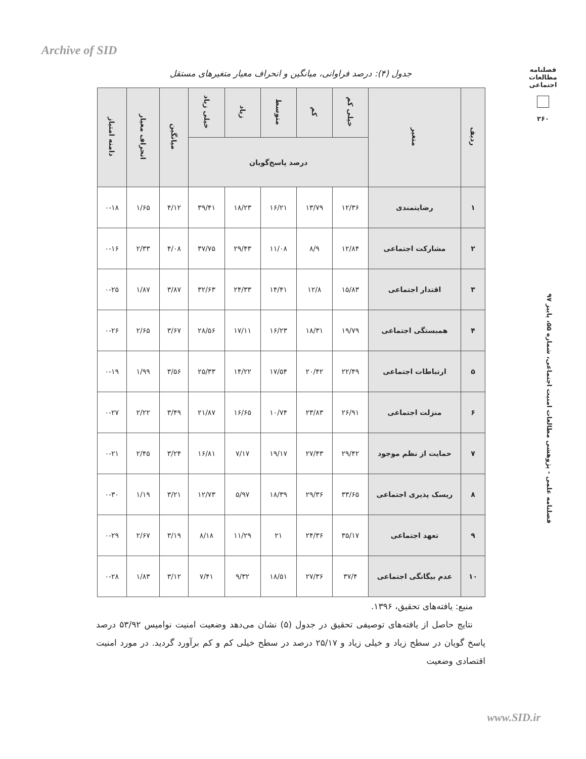Archive of SID
فصلنامه مطالعات اجتماعی
۲۶۰
فصلنامه علمی - پژوهشی مطالعات امنیت اجتماعی، شماره ۵۵، پاییز ۹۷
جدول (۴): درصد فراوانی، میانگین و انحراف معیار متغیرهای مستقل
| ردیف | متغیر | خیلی کم | کم | متوسط | زیاد | خیلی زیاد | میانگین | انحراف معیار | دامنه امتیاز |
| --- | --- | --- | --- | --- | --- | --- | --- | --- | --- |
| | | درصد پاسخ‌گویان | | | | | | | |
| ۱ | رضایتمندی | ۱۲/۳۶ | ۱۳/۷۹ | ۱۶/۲۱ | ۱۸/۲۳ | ۳۹/۴۱ | ۴/۱۲ | ۱/۶۵ | ۰-۱۸ |
| ۲ | مشارکت اجتماعی | ۱۲/۸۴ | ۸/۹ | ۱۱/۰۸ | ۲۹/۴۳ | ۳۷/۷۵ | ۴/۰۸ | ۲/۳۳ | ۰-۱۶ |
| ۳ | اقتدار اجتماعی | ۱۵/۸۳ | ۱۲/۸ | ۱۴/۴۱ | ۲۴/۳۳ | ۳۲/۶۳ | ۳/۸۷ | ۱/۸۷ | ۰-۲۵ |
| ۴ | همبستگی اجتماعی | ۱۹/۷۹ | ۱۸/۳۱ | ۱۶/۲۳ | ۱۷/۱۱ | ۲۸/۵۶ | ۳/۶۷ | ۲/۶۵ | ۰-۲۶ |
| ۵ | ارتباطات اجتماعی | ۲۲/۴۹ | ۲۰/۴۲ | ۱۷/۵۴ | ۱۴/۲۲ | ۲۵/۳۳ | ۳/۵۶ | ۱/۹۹ | ۰-۱۹ |
| ۶ | منزلت اجتماعی | ۲۶/۹۱ | ۲۳/۸۳ | ۱۰/۷۴ | ۱۶/۶۵ | ۲۱/۸۷ | ۳/۴۹ | ۲/۲۲ | ۰-۲۷ |
| ۷ | حمایت از نظم موجود | ۲۹/۴۲ | ۲۷/۴۳ | ۱۹/۱۷ | ۷/۱۷ | ۱۶/۸۱ | ۳/۲۴ | ۲/۴۵ | ۰-۲۱ |
| ۸ | ریسک پذیری اجتماعی | ۳۳/۶۵ | ۲۹/۳۶ | ۱۸/۳۹ | ۵/۹۷ | ۱۲/۷۳ | ۳/۲۱ | ۱/۱۹ | ۰-۳۰ |
| ۹ | تعهد اجتماعی | ۳۵/۱۷ | ۲۴/۳۶ | ۲۱ | ۱۱/۲۹ | ۸/۱۸ | ۳/۱۹ | ۲/۶۷ | ۰-۲۹ |
| ۱۰ | عدم بیگانگی اجتماعی | ۳۷/۴ | ۲۷/۳۶ | ۱۸/۵۱ | ۹/۳۲ | ۷/۴۱ | ۳/۱۲ | ۱/۸۳ | ۰-۲۸ |
منبع: یافته‌های تحقیق، ۱۳۹۶.
نتایج حاصل از یافته‌های توصیفی تحقیق در جدول (۵) نشان می‌دهد وضعیت امنیت نوامیس ۵۳/۹۲ درصد پاسخ گویان در سطح زیاد و خیلی زیاد و ۲۵/۱۷ درصد در سطح خیلی کم و کم برآورد گردید. در مورد امنیت اقتصادی وضعیت
www.SID.ir